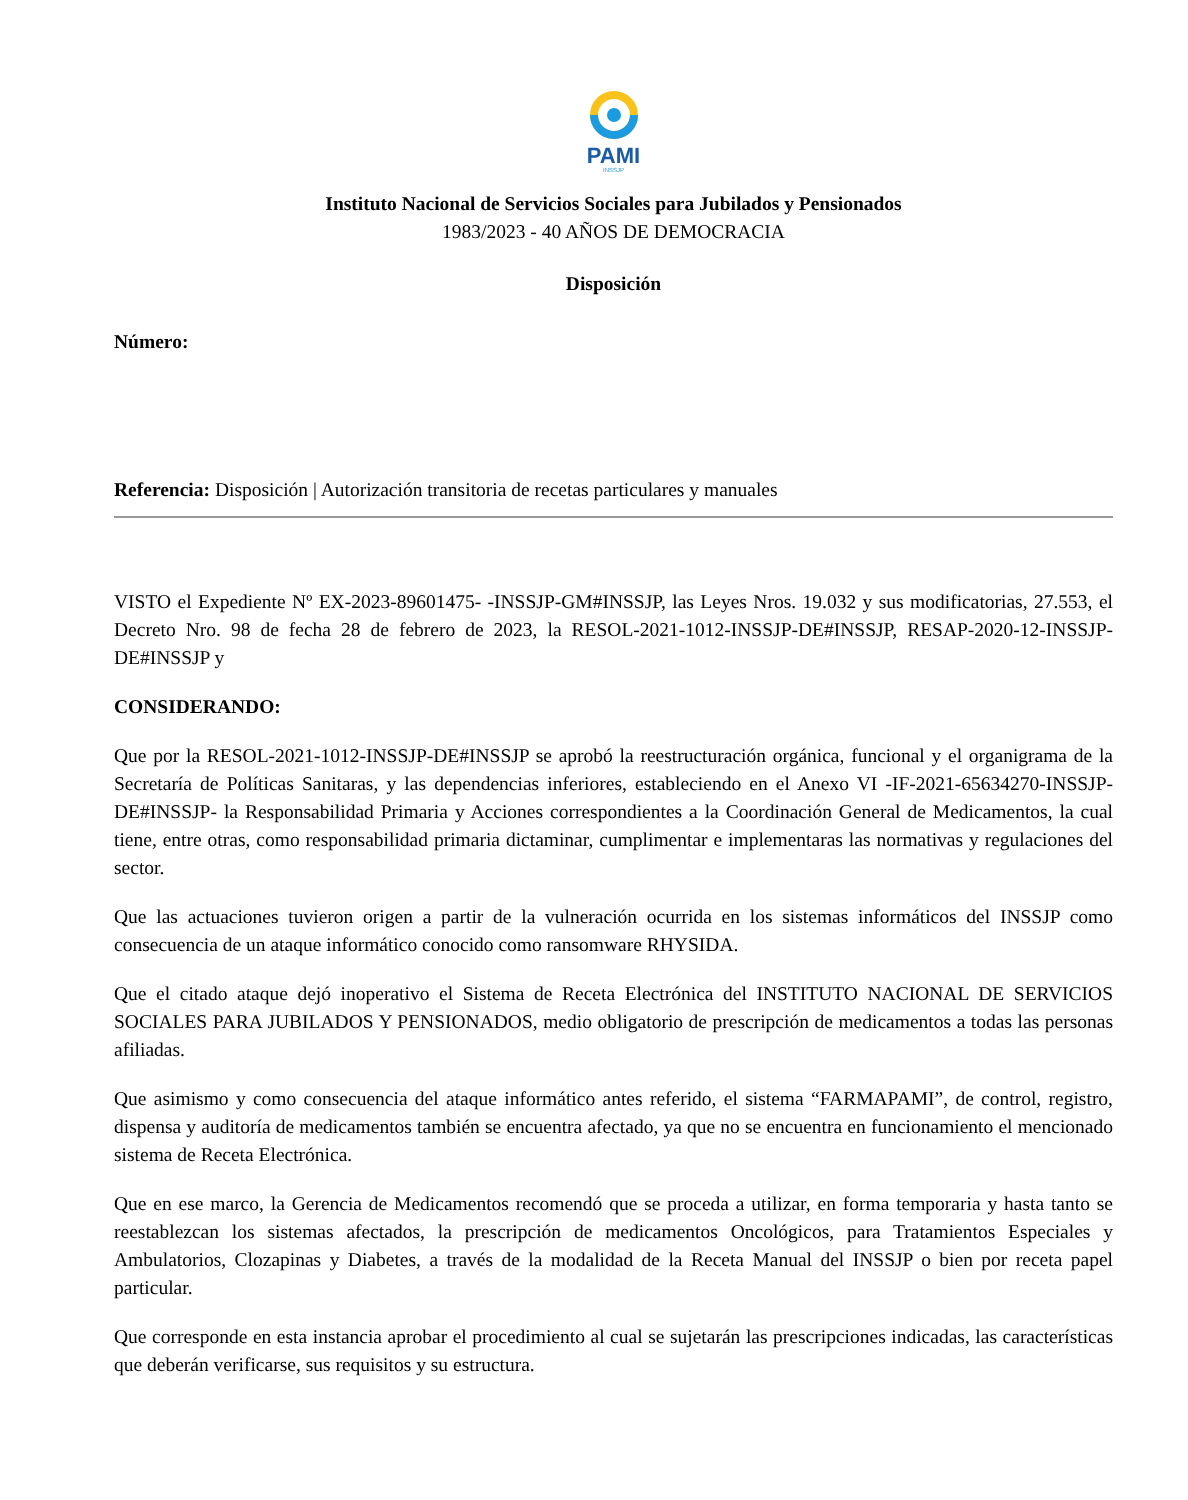PAMI
INSSJP
Instituto Nacional de Servicios Sociales para Jubilados y Pensionados
1983/2023 - 40 AÑOS DE DEMOCRACIA
Disposición
Número:
Referencia: Disposición | Autorización transitoria de recetas particulares y manuales
VISTO el Expediente Nº EX-2023-89601475- -INSSJP-GM#INSSJP, las Leyes Nros. 19.032 y sus modificatorias, 27.553, el Decreto Nro. 98 de fecha 28 de febrero de 2023, la RESOL-2021-1012-INSSJP-DE#INSSJP, RESAP-2020-12-INSSJP-DE#INSSJP y
CONSIDERANDO:
Que por la RESOL-2021-1012-INSSJP-DE#INSSJP se aprobó la reestructuración orgánica, funcional y el organigrama de la Secretaría de Políticas Sanitaras, y las dependencias inferiores, estableciendo en el Anexo VI -IF-2021-65634270-INSSJP-DE#INSSJP- la Responsabilidad Primaria y Acciones correspondientes a la Coordinación General de Medicamentos, la cual tiene, entre otras, como responsabilidad primaria dictaminar, cumplimentar e implementaras las normativas y regulaciones del sector.
Que las actuaciones tuvieron origen a partir de la vulneración ocurrida en los sistemas informáticos del INSSJP como consecuencia de un ataque informático conocido como ransomware RHYSIDA.
Que el citado ataque dejó inoperativo el Sistema de Receta Electrónica del INSTITUTO NACIONAL DE SERVICIOS SOCIALES PARA JUBILADOS Y PENSIONADOS, medio obligatorio de prescripción de medicamentos a todas las personas afiliadas.
Que asimismo y como consecuencia del ataque informático antes referido, el sistema “FARMAPAMI”, de control, registro, dispensa y auditoría de medicamentos también se encuentra afectado, ya que no se encuentra en funcionamiento el mencionado sistema de Receta Electrónica.
Que en ese marco, la Gerencia de Medicamentos recomendó que se proceda a utilizar, en forma temporaria y hasta tanto se reestablezcan los sistemas afectados, la prescripción de medicamentos Oncológicos, para Tratamientos Especiales y Ambulatorios, Clozapinas y Diabetes, a través de la modalidad de la Receta Manual del INSSJP o bien por receta papel particular.
Que corresponde en esta instancia aprobar el procedimiento al cual se sujetarán las prescripciones indicadas, las características que deberán verificarse, sus requisitos y su estructura.